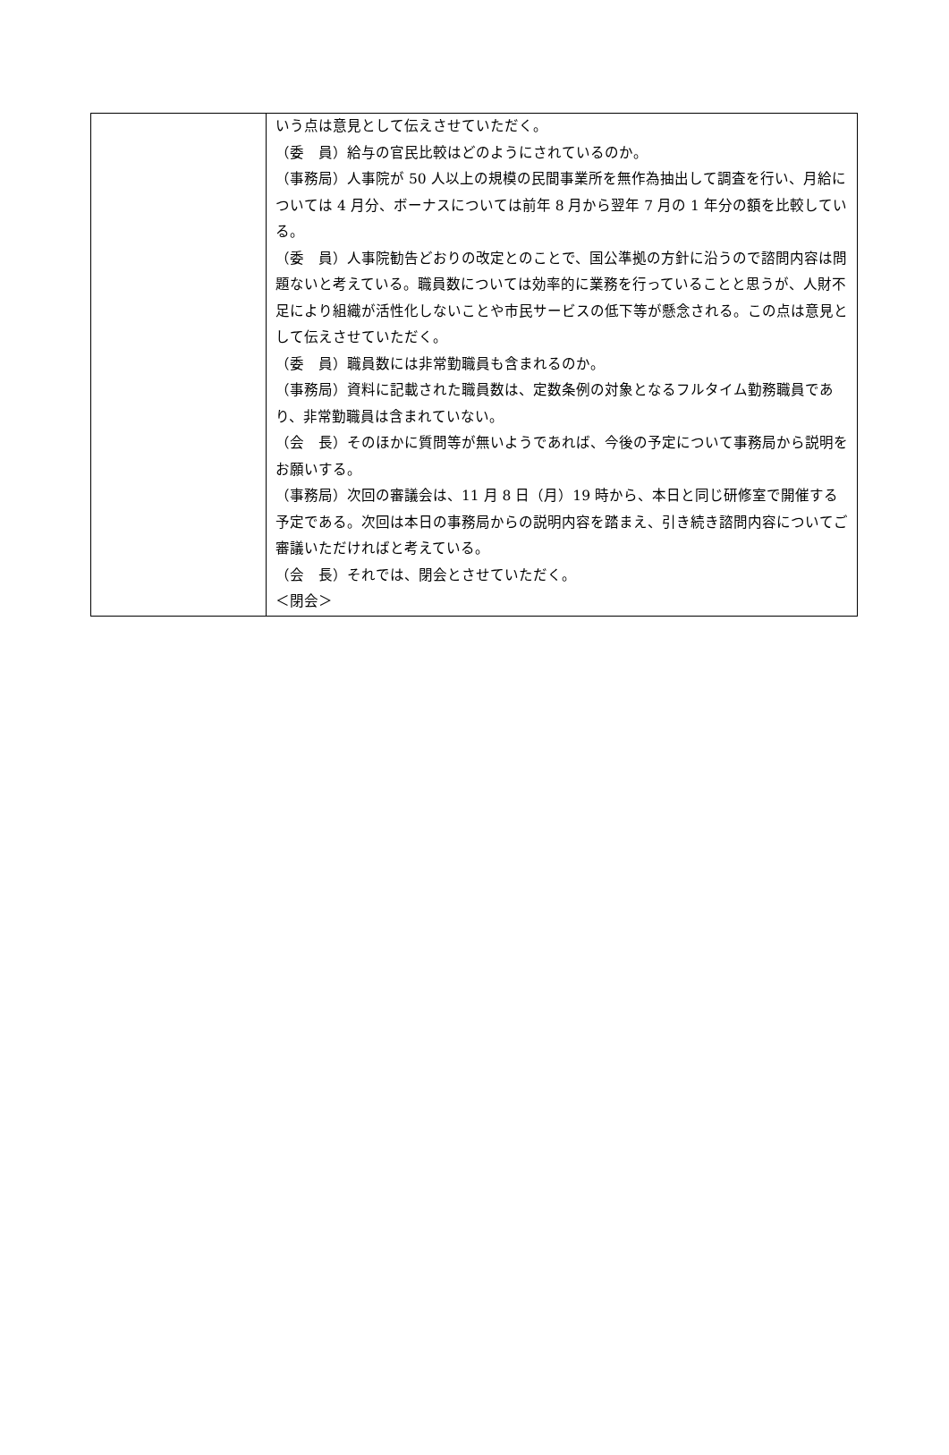| | いう点は意見として伝えさせていただく。 （委 員）給与の官民比較はどのようにされているのか。 （事務局）人事院が 50 人以上の規模の民間事業所を無作為抽出して調査を行い、月給については 4 月分、ボーナスについては前年 8 月から翌年 7 月の 1 年分の額を比較している。 （委 員）人事院勧告どおりの改定とのことで、国公準拠の方針に沿うので諮問内容は問題ないと考えている。職員数については効率的に業務を行っていることと思うが、人財不足により組織が活性化しないことや市民サービスの低下等が懸念される。この点は意見として伝えさせていただく。 （委 員）職員数には非常勤職員も含まれるのか。 （事務局）資料に記載された職員数は、定数条例の対象となるフルタイム勤務職員であり、非常勤職員は含まれていない。 （会 長）そのほかに質問等が無いようであれば、今後の予定について事務局から説明をお願いする。 （事務局）次回の審議会は、11 月 8 日（月）19 時から、本日と同じ研修室で開催する予定である。次回は本日の事務局からの説明内容を踏まえ、引き続き諮問内容についてご審議いただければと考えている。 （会 長）それでは、閉会とさせていただく。 ＜閉会＞ |